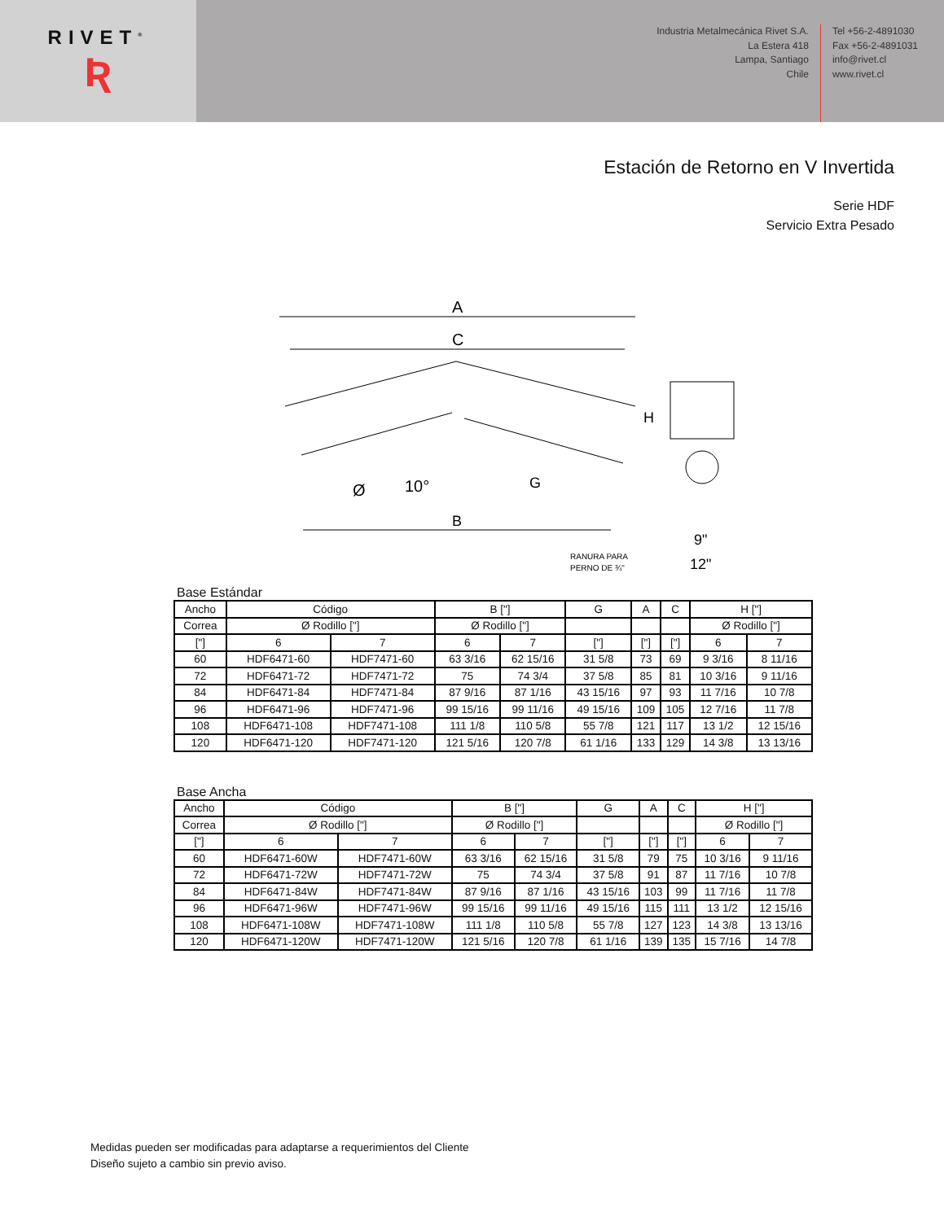RIVET<sup>®</sup>
Ʀ
Industria Metalmecánica Rivet S.A.
La Estera 418
Lampa, Santiago
Chile
Tel +56-2-4891030
Fax +56-2-4891031
info@rivet.cl
www.rivet.cl
Estación de Retorno en V Invertida
Serie HDF
Servicio Extra Pesado
A
C
B
G
10°
Ø
H
RANURA PARA
PERNO DE ¾"
9"
12"
Base Estándar
| Ancho | Código | | B ["] | | G | A | C | H ["] | |
| Correa | Ø Rodillo ["] | | Ø Rodillo ["] | | | | | Ø Rodillo ["] | |
| ["] | 6 | 7 | 6 | 7 | ["] | ["] | ["] | 6 | 7 |
| 60 | HDF6471-60 | HDF7471-60 | 63 3/16 | 62 15/16 | 31 5/8 | 73 | 69 | 9 3/16 | 8 11/16 |
| 72 | HDF6471-72 | HDF7471-72 | 75 | 74 3/4 | 37 5/8 | 85 | 81 | 10 3/16 | 9 11/16 |
| 84 | HDF6471-84 | HDF7471-84 | 87 9/16 | 87 1/16 | 43 15/16 | 97 | 93 | 11 7/16 | 10 7/8 |
| 96 | HDF6471-96 | HDF7471-96 | 99 15/16 | 99 11/16 | 49 15/16 | 109 | 105 | 12 7/16 | 11 7/8 |
| 108 | HDF6471-108 | HDF7471-108 | 111 1/8 | 110 5/8 | 55 7/8 | 121 | 117 | 13 1/2 | 12 15/16 |
| 120 | HDF6471-120 | HDF7471-120 | 121 5/16 | 120 7/8 | 61 1/16 | 133 | 129 | 14 3/8 | 13 13/16 |
Base Ancha
| Ancho | Código | | B ["] | | G | A | C | H ["] | |
| Correa | Ø Rodillo ["] | | Ø Rodillo ["] | | | | | Ø Rodillo ["] | |
| ["] | 6 | 7 | 6 | 7 | ["] | ["] | ["] | 6 | 7 |
| 60 | HDF6471-60W | HDF7471-60W | 63 3/16 | 62 15/16 | 31 5/8 | 79 | 75 | 10 3/16 | 9 11/16 |
| 72 | HDF6471-72W | HDF7471-72W | 75 | 74 3/4 | 37 5/8 | 91 | 87 | 11 7/16 | 10 7/8 |
| 84 | HDF6471-84W | HDF7471-84W | 87 9/16 | 87 1/16 | 43 15/16 | 103 | 99 | 11 7/16 | 11 7/8 |
| 96 | HDF6471-96W | HDF7471-96W | 99 15/16 | 99 11/16 | 49 15/16 | 115 | 111 | 13 1/2 | 12 15/16 |
| 108 | HDF6471-108W | HDF7471-108W | 111 1/8 | 110 5/8 | 55 7/8 | 127 | 123 | 14 3/8 | 13 13/16 |
| 120 | HDF6471-120W | HDF7471-120W | 121 5/16 | 120 7/8 | 61 1/16 | 139 | 135 | 15 7/16 | 14 7/8 |
Medidas pueden ser modificadas para adaptarse a requerimientos del Cliente
Diseño sujeto a cambio sin previo aviso.